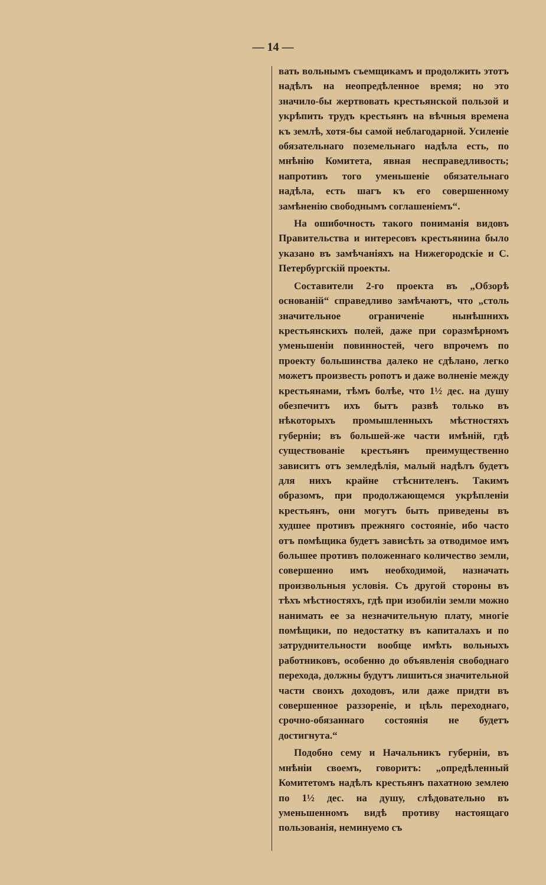— 14 —
вать вольнымъ съемщикамъ и продолжить этотъ надѣлъ на неопредѣленное время; но это значило-бы жертвовать крестьянской пользой и укрѣпить трудъ крестьянъ на вѣчныя времена къ землѣ, хотя-бы самой неблагодарной. Усиленіе обязательнаго поземельнаго надѣла есть, по мнѣнію Комитета, явная несправедливость; напротивъ того уменьшеніе обязательнаго надѣла, есть шагъ къ его совершенному замѣненію свободнымъ соглашеніемъ“.
На ошибочность такого пониманія видовъ Правительства и интересовъ крестьянина было указано въ замѣчаніяхъ на Нижегородскіе и С. Петербургскій проекты.
Составители 2-го проекта въ „Обзорѣ основаній“ справедливо замѣчаютъ, что „столь значительное ограниченіе нынѣшнихъ крестьянскихъ полей, даже при соразмѣрномъ уменьшеніи повинностей, чего впрочемъ по проекту большинства далеко не сдѣлано, легко можетъ произвесть ропотъ и даже волненіе между крестьянами, тѣмъ болѣе, что 1½ дес. на душу обезпечитъ ихъ бытъ развѣ только въ нѣкоторыхъ промышленныхъ мѣстностяхъ губерніи; въ большей-же части имѣній, гдѣ существованіе крестьянъ преимущественно зависитъ отъ земледѣлія, малый надѣлъ будетъ для нихъ крайне стѣснителенъ. Такимъ образомъ, при продолжающемся укрѣпленіи крестьянъ, они могутъ быть приведены въ худшее противъ прежняго состояніе, ибо часто отъ помѣщика будетъ зависѣть за отводимое имъ большее противъ положеннаго количество земли, совершенно имъ необходимой, назначать произвольныя условія. Съ другой стороны въ тѣхъ мѣстностяхъ, гдѣ при изобиліи земли можно нанимать ее за незначительную плату, многіе помѣщики, по недостатку въ капиталахъ и по затруднительности вообще имѣть вольныхъ работниковъ, особенно до объявленія свободнаго перехода, должны будутъ лишиться значительной части своихъ доходовъ, или даже придти въ совершенное раззореніе, и цѣль переходнаго, срочно-обязаннаго состоянія не будетъ достигнута.“
Подобно сему и Начальникъ губерніи, въ мнѣніи своемъ, говоритъ: „опредѣленный Комитетомъ надѣлъ крестьянъ пахатною землею по 1½ дес. на душу, слѣдовательно въ уменьшенномъ видѣ противу настоящаго пользованія, неминуемо съ